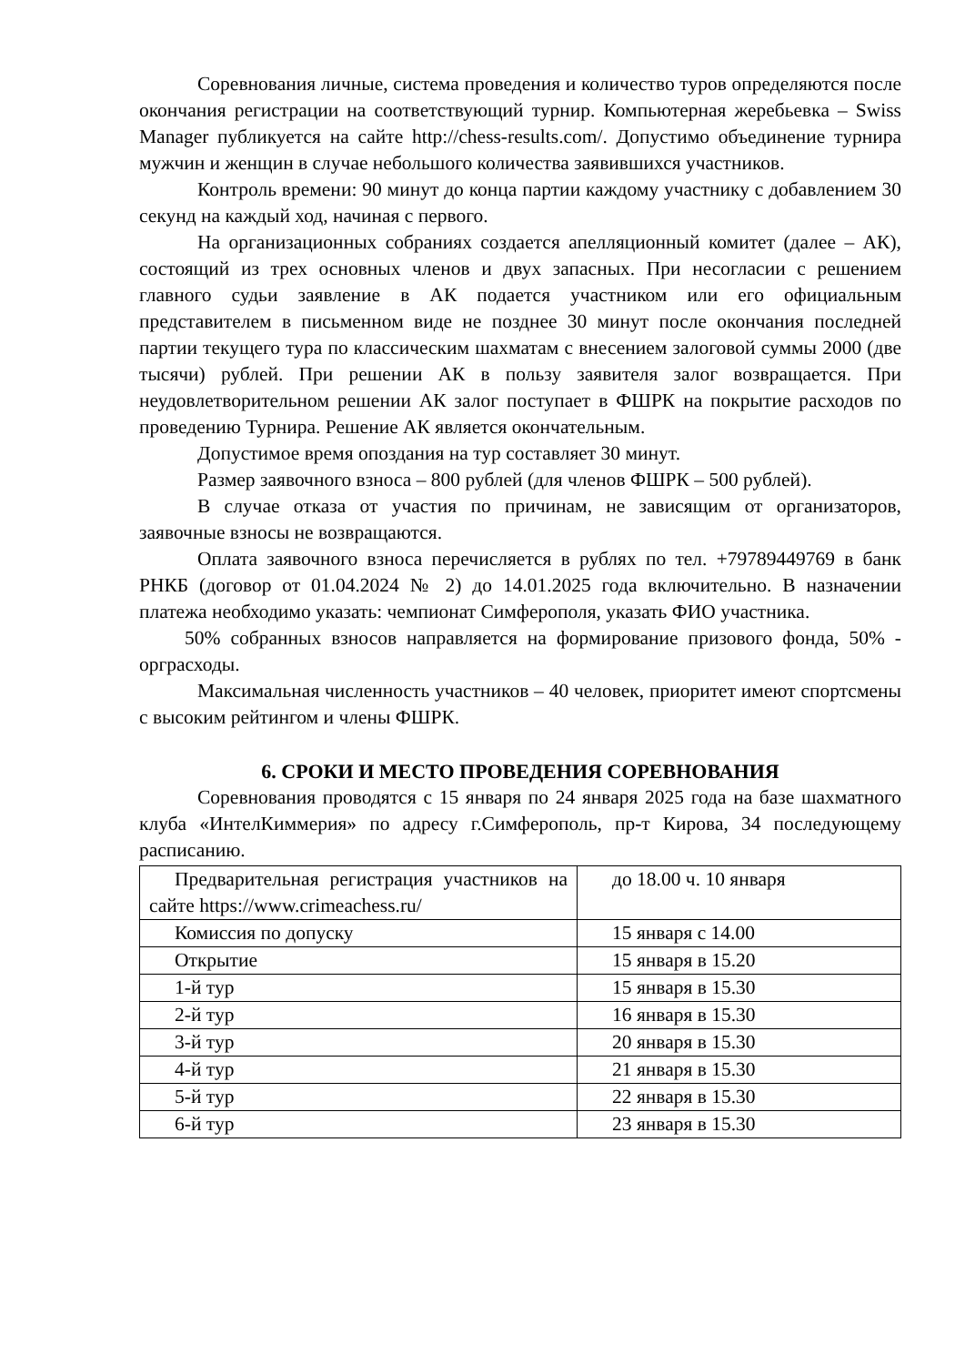Соревнования личные, система проведения и количество туров определяются после окончания регистрации на соответствующий турнир. Компьютерная жеребьевка – Swiss Manager публикуется на сайте http://chess-results.com/. Допустимо объединение турнира мужчин и женщин в случае небольшого количества заявившихся участников.
Контроль времени: 90 минут до конца партии каждому участнику с добавлением 30 секунд на каждый ход, начиная с первого.
На организационных собраниях создается апелляционный комитет (далее – АК), состоящий из трех основных членов и двух запасных. При несогласии с решением главного судьи заявление в АК подается участником или его официальным представителем в письменном виде не позднее 30 минут после окончания последней партии текущего тура по классическим шахматам с внесением залоговой суммы 2000 (две тысячи) рублей. При решении АК в пользу заявителя залог возвращается. При неудовлетворительном решении АК залог поступает в ФШРК на покрытие расходов по проведению Турнира. Решение АК является окончательным.
Допустимое время опоздания на тур составляет 30 минут.
Размер заявочного взноса – 800 рублей (для членов ФШРК – 500 рублей).
В случае отказа от участия по причинам, не зависящим от организаторов, заявочные взносы не возвращаются.
Оплата заявочного взноса перечисляется в рублях по тел. +79789449769 в банк РНКБ (договор от 01.04.2024 № 2) до 14.01.2025 года включительно. В назначении платежа необходимо указать: чемпионат Симферополя, указать ФИО участника.
50% собранных взносов направляется на формирование призового фонда, 50% - орграсходы.
Максимальная численность участников – 40 человек, приоритет имеют спортсмены с высоким рейтингом и члены ФШРК.
6. СРОКИ И МЕСТО ПРОВЕДЕНИЯ СОРЕВНОВАНИЯ
Соревнования проводятся с 15 января по 24 января 2025 года на базе шахматного клуба «ИнтелКиммерия» по адресу г.Симферополь, пр-т Кирова, 34 последующему расписанию.
| Предварительная регистрация участников на сайте https://www.crimeachess.ru/ | до 18.00 ч. 10 января |
| Комиссия по допуску | 15 января с 14.00 |
| Открытие | 15 января в 15.20 |
| 1-й тур | 15 января в 15.30 |
| 2-й тур | 16 января в 15.30 |
| 3-й тур | 20 января в 15.30 |
| 4-й тур | 21 января в 15.30 |
| 5-й тур | 22 января в 15.30 |
| 6-й тур | 23 января в 15.30 |